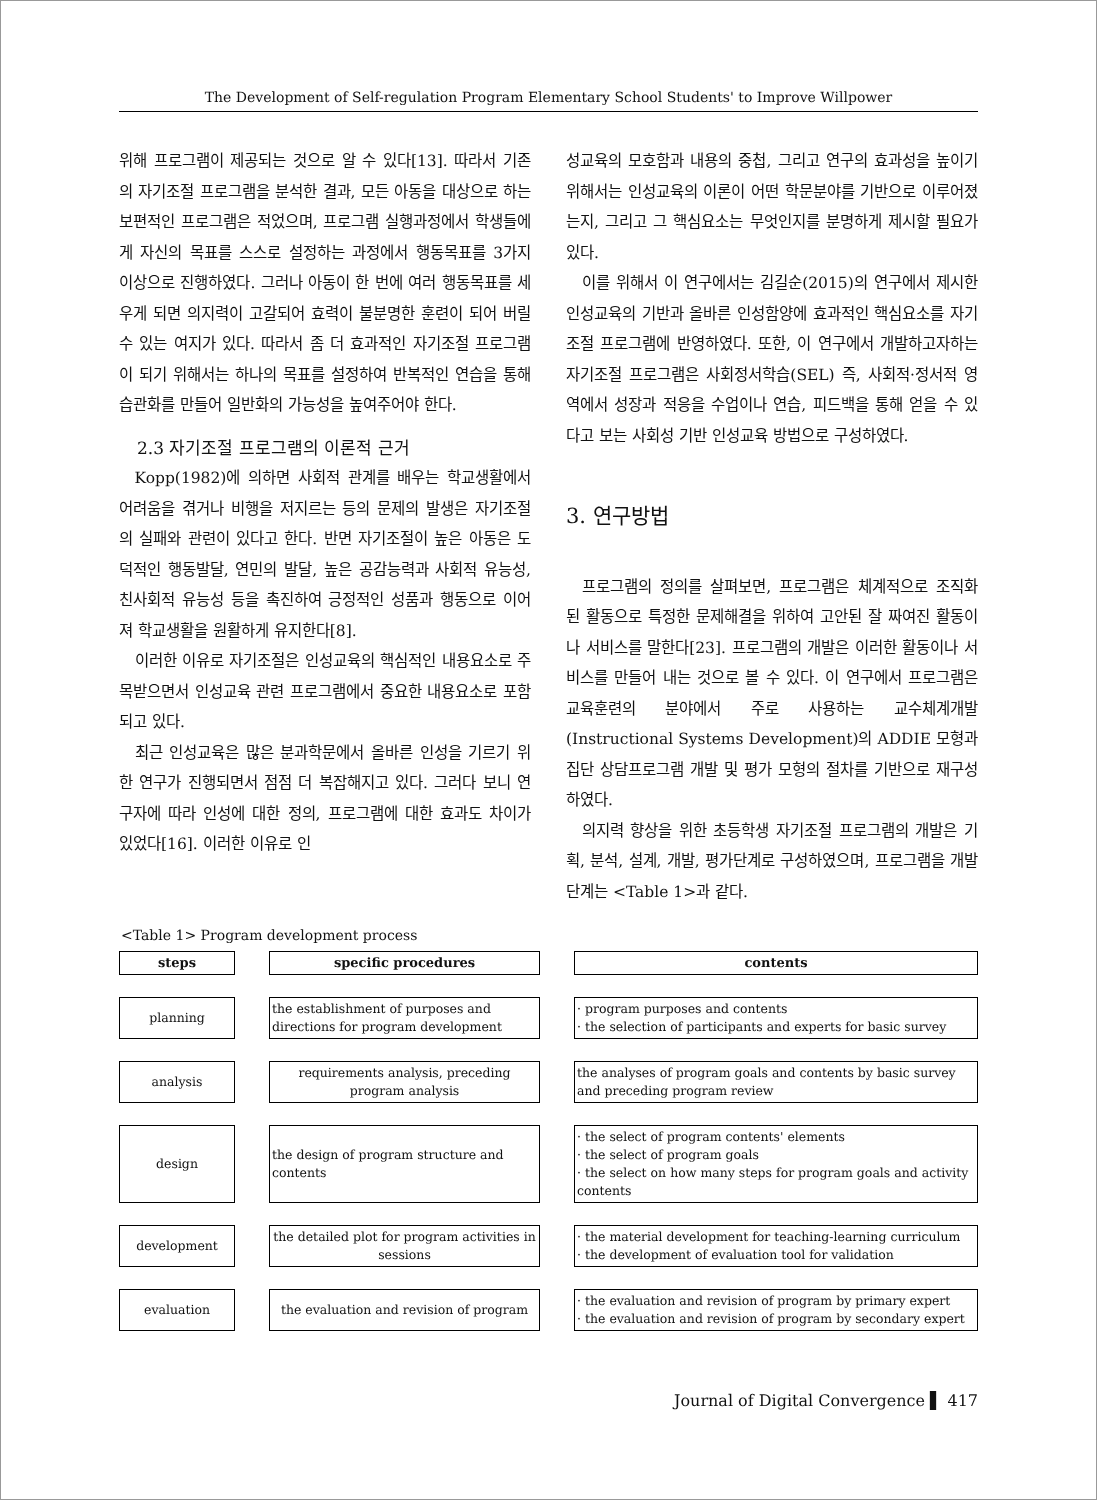The Development of Self-regulation Program Elementary School Students' to Improve Willpower
위해 프로그램이 제공되는 것으로 알 수 있다[13]. 따라서 기존의 자기조절 프로그램을 분석한 결과, 모든 아동을 대상으로 하는 보편적인 프로그램은 적었으며, 프로그램 실행과정에서 학생들에게 자신의 목표를 스스로 설정하는 과정에서 행동목표를 3가지 이상으로 진행하였다. 그러나 아동이 한 번에 여러 행동목표를 세우게 되면 의지력이 고갈되어 효력이 불분명한 훈련이 되어 버릴 수 있는 여지가 있다. 따라서 좀 더 효과적인 자기조절 프로그램이 되기 위해서는 하나의 목표를 설정하여 반복적인 연습을 통해 습관화를 만들어 일반화의 가능성을 높여주어야 한다.
2.3 자기조절 프로그램의 이론적 근거
Kopp(1982)에 의하면 사회적 관계를 배우는 학교생활에서 어려움을 겪거나 비행을 저지르는 등의 문제의 발생은 자기조절의 실패와 관련이 있다고 한다. 반면 자기조절이 높은 아동은 도덕적인 행동발달, 연민의 발달, 높은 공감능력과 사회적 유능성, 친사회적 유능성 등을 촉진하여 긍정적인 성품과 행동으로 이어져 학교생활을 원활하게 유지한다[8].
이러한 이유로 자기조절은 인성교육의 핵심적인 내용요소로 주목받으면서 인성교육 관련 프로그램에서 중요한 내용요소로 포함되고 있다.
최근 인성교육은 많은 분과학문에서 올바른 인성을 기르기 위한 연구가 진행되면서 점점 더 복잡해지고 있다. 그러다 보니 연구자에 따라 인성에 대한 정의, 프로그램에 대한 효과도 차이가 있었다[16]. 이러한 이유로 인
성교육의 모호함과 내용의 중첩, 그리고 연구의 효과성을 높이기 위해서는 인성교육의 이론이 어떤 학문분야를 기반으로 이루어졌는지, 그리고 그 핵심요소는 무엇인지를 분명하게 제시할 필요가 있다.
이를 위해서 이 연구에서는 김길순(2015)의 연구에서 제시한 인성교육의 기반과 올바른 인성함양에 효과적인 핵심요소를 자기조절 프로그램에 반영하였다. 또한, 이 연구에서 개발하고자하는 자기조절 프로그램은 사회정서학습(SEL) 즉, 사회적·정서적 영역에서 성장과 적응을 수업이나 연습, 피드백을 통해 얻을 수 있다고 보는 사회성 기반 인성교육 방법으로 구성하였다.
3. 연구방법
프로그램의 정의를 살펴보면, 프로그램은 체계적으로 조직화 된 활동으로 특정한 문제해결을 위하여 고안된 잘 짜여진 활동이나 서비스를 말한다[23]. 프로그램의 개발은 이러한 활동이나 서비스를 만들어 내는 것으로 볼 수 있다. 이 연구에서 프로그램은 교육훈련의 분야에서 주로 사용하는 교수체계개발(Instructional Systems Development)의 ADDIE 모형과 집단 상담프로그램 개발 및 평가 모형의 절차를 기반으로 재구성하였다.
의지력 향상을 위한 초등학생 자기조절 프로그램의 개발은 기획, 분석, 설계, 개발, 평가단계로 구성하였으며, 프로그램을 개발단계는 <Table 1>과 같다.
<Table 1> Program development process
| steps | | specific procedures | | contents |
| planning | | the establishment of purposes and directions for program development | | · program purposes and contents · the selection of participants and experts for basic survey |
| analysis | | requirements analysis, preceding program analysis | | the analyses of program goals and contents by basic survey and preceding program review |
| design | | the design of program structure and contents | | · the select of program contents' elements · the select of program goals · the select on how many steps for program goals and activity contents |
| development | | the detailed plot for program activities in sessions | | · the material development for teaching-learning curriculum · the development of evaluation tool for validation |
| evaluation | | the evaluation and revision of program | | · the evaluation and revision of program by primary expert · the evaluation and revision of program by secondary expert |
Journal of Digital Convergence ▌ 417